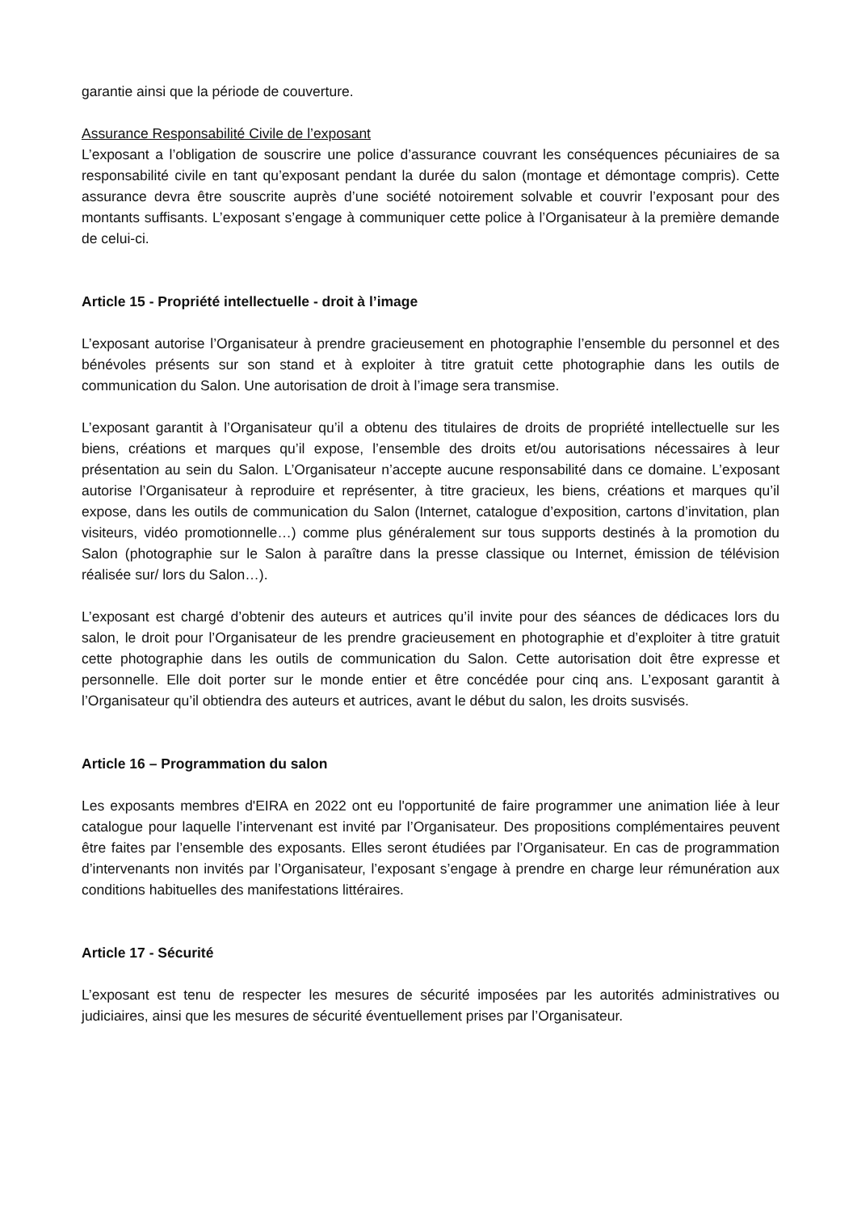garantie ainsi que la période de couverture.
Assurance Responsabilité Civile de l’exposant
L’exposant a l’obligation de souscrire une police d’assurance couvrant les conséquences pécuniaires de sa responsabilité civile en tant qu’exposant pendant la durée du salon (montage et démontage compris). Cette assurance devra être souscrite auprès d’une société notoirement solvable et couvrir l’exposant pour des montants suffisants. L’exposant s’engage à communiquer cette police à l’Organisateur à la première demande de celui-ci.
Article 15 - Propriété intellectuelle - droit à l’image
L’exposant autorise l’Organisateur à prendre gracieusement en photographie l’ensemble du personnel et des bénévoles présents sur son stand et à exploiter à titre gratuit cette photographie dans les outils de communication du Salon. Une autorisation de droit à l’image sera transmise.
L’exposant garantit à l’Organisateur qu’il a obtenu des titulaires de droits de propriété intellectuelle sur les biens, créations et marques qu’il expose, l’ensemble des droits et/ou autorisations nécessaires à leur présentation au sein du Salon. L’Organisateur n’accepte aucune responsabilité dans ce domaine. L’exposant autorise l’Organisateur à reproduire et représenter, à titre gracieux, les biens, créations et marques qu’il expose, dans les outils de communication du Salon (Internet, catalogue d’exposition, cartons d’invitation, plan visiteurs, vidéo promotionnelle…) comme plus généralement sur tous supports destinés à la promotion du Salon (photographie sur le Salon à paraître dans la presse classique ou Internet, émission de télévision réalisée sur/ lors du Salon…).
L’exposant est chargé d’obtenir des auteurs et autrices qu’il invite pour des séances de dédicaces lors du salon, le droit pour l’Organisateur de les prendre gracieusement en photographie et d’exploiter à titre gratuit cette photographie dans les outils de communication du Salon. Cette autorisation doit être expresse et personnelle. Elle doit porter sur le monde entier et être concédée pour cinq ans. L’exposant garantit à l’Organisateur qu’il obtiendra des auteurs et autrices, avant le début du salon, les droits susvisés.
Article 16 – Programmation du salon
Les exposants membres d'EIRA en 2022 ont eu l'opportunité de faire programmer une animation liée à leur catalogue pour laquelle l’intervenant est invité par l’Organisateur. Des propositions complémentaires peuvent être faites par l’ensemble des exposants. Elles seront étudiées par l’Organisateur. En cas de programmation d’intervenants non invités par l’Organisateur, l’exposant s’engage à prendre en charge leur rémunération aux conditions habituelles des manifestations littéraires.
Article 17 - Sécurité
L’exposant est tenu de respecter les mesures de sécurité imposées par les autorités administratives ou judiciaires, ainsi que les mesures de sécurité éventuellement prises par l’Organisateur.